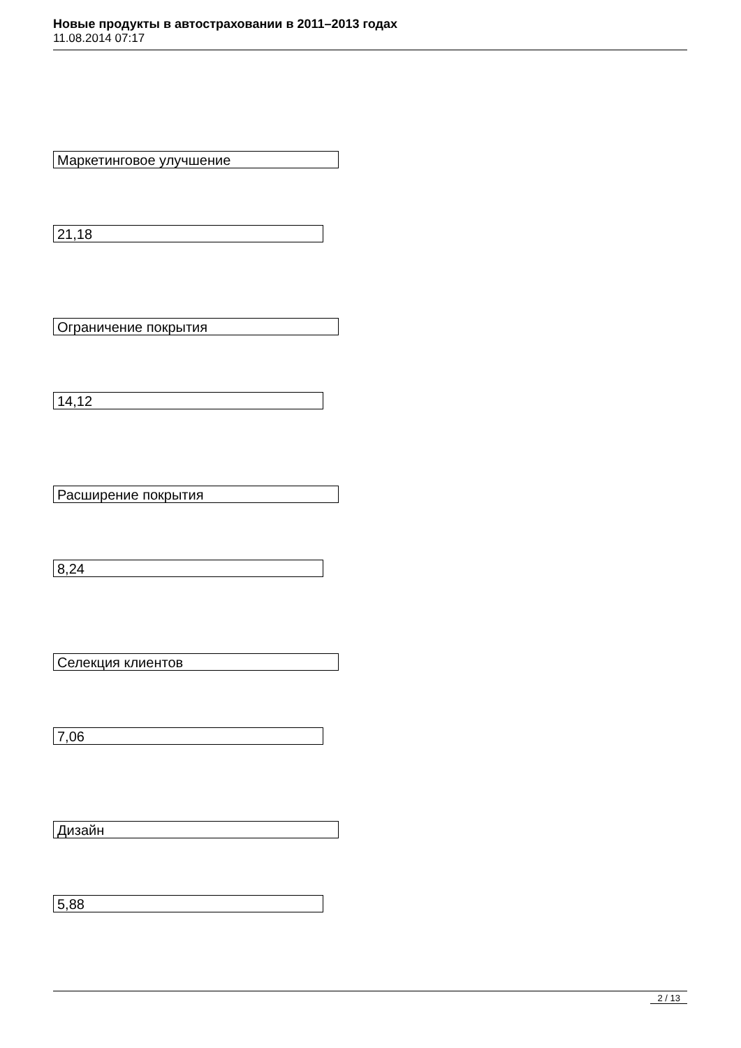Новые продукты в автостраховании в 2011–2013 годах
11.08.2014 07:17
Маркетинговое улучшение
21,18
Ограничение покрытия
14,12
Расширение покрытия
8,24
Селекция клиентов
7,06
Дизайн
5,88
2 / 13